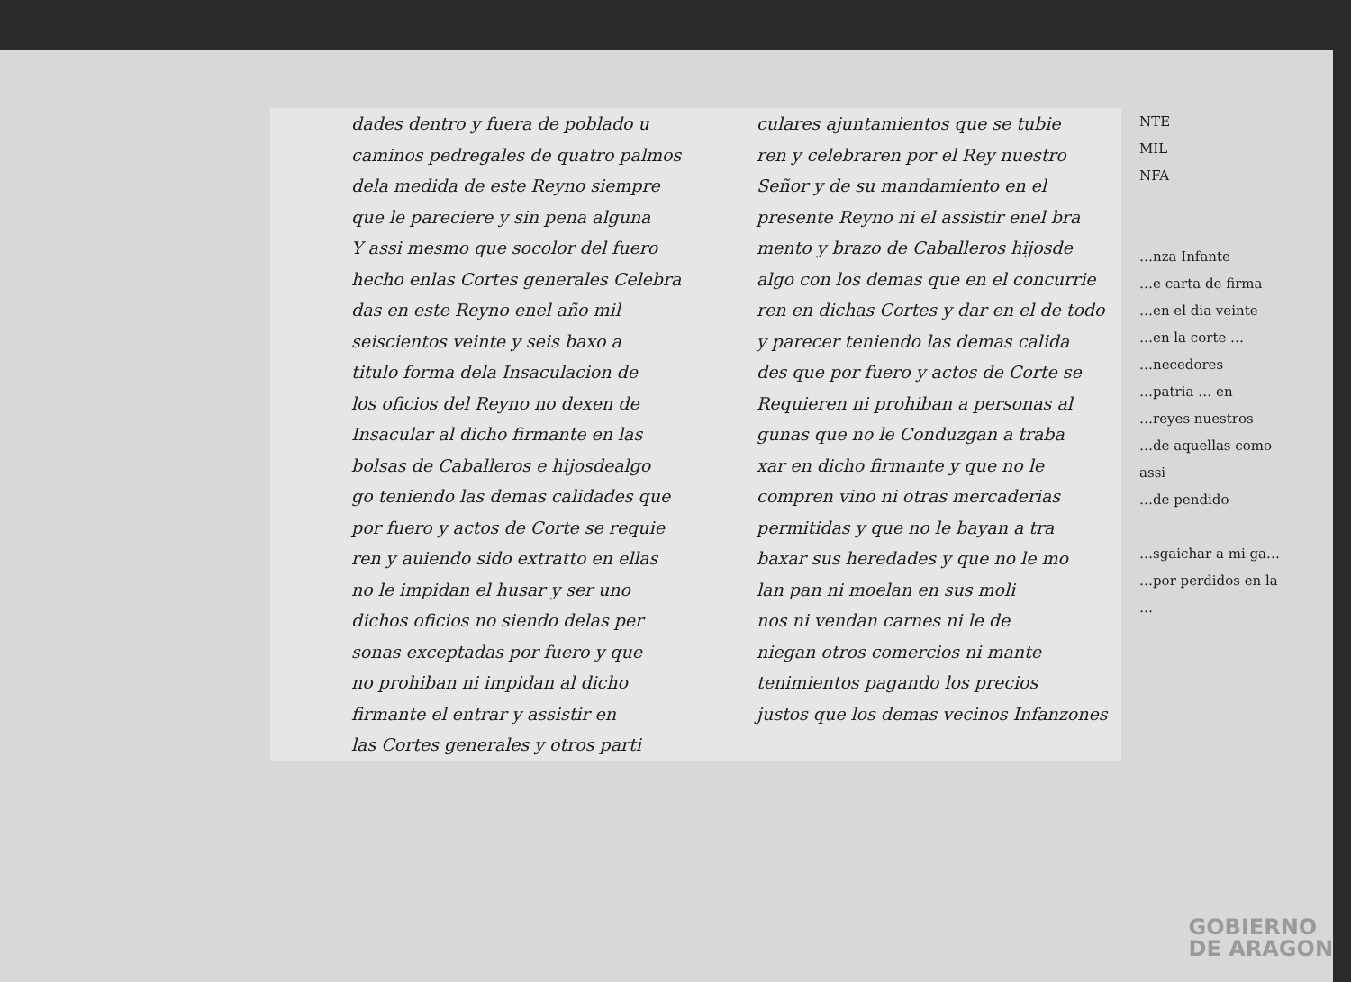dades dentro y fuera de poblado u
caminos pedregales de quatro palmos
dela medida de este Reyno siempre
que le pareciere y sin pena alguna
Y assi mesmo que socolor del fuero
hecho enlas Cortes generales Celebra
das en este Reyno enel año mil
seiscientos veinte y seis baxo a
titulo forma dela Insaculacion de
los oficios del Reyno no dexen de
Insacular al dicho firmante en las
bolsas de Caballeros e hijosdealgo
go teniendo las demas calidades que
por fuero y actos de Corte se requie
ren y auiendo sido extratto en ellas
no le impidan el husar y ser uno
dichos oficios no siendo delas per
sonas exceptadas por fuero y que
no prohiban ni impidan al dicho
firmante el entrar y assistir en
las Cortes generales y otros parti
culares ajuntamientos que se tubie
ren y celebraren por el Rey nuestro
Señor y de su mandamiento en el
presente Reyno ni el assistir enel bra
mento y brazo de Caballeros hijosde
algo con los demas que en el concurrie
ren en dichas Cortes y dar en el de todo
y parecer teniendo las demas calida
des que por fuero y actos de Corte se
Requieren ni prohiban a personas al
gunas que no le Conduzgan a traba
xar en dicho firmante y que no le
compren vino ni otras mercaderias
permitidas y que no le bayan a tra
baxar sus heredades y que no le mo
lan pan ni moelan en sus moli
nos ni vendan carnes ni le de
niegan otros comercios ni mante
tenimientos pagando los precios
justos que los demas vecinos Infanzones
NTE
MIL
NFA
…nza Infante
…e carta de firma
…en el dia veinte
…en la corte …
…necedores
…patria … en
…reyes nuestros
…de aquellas como assi
…de pendido
…sgaichar a mi ga…
…por perdidos en la
…
GOBIERNO
DE ARAGON